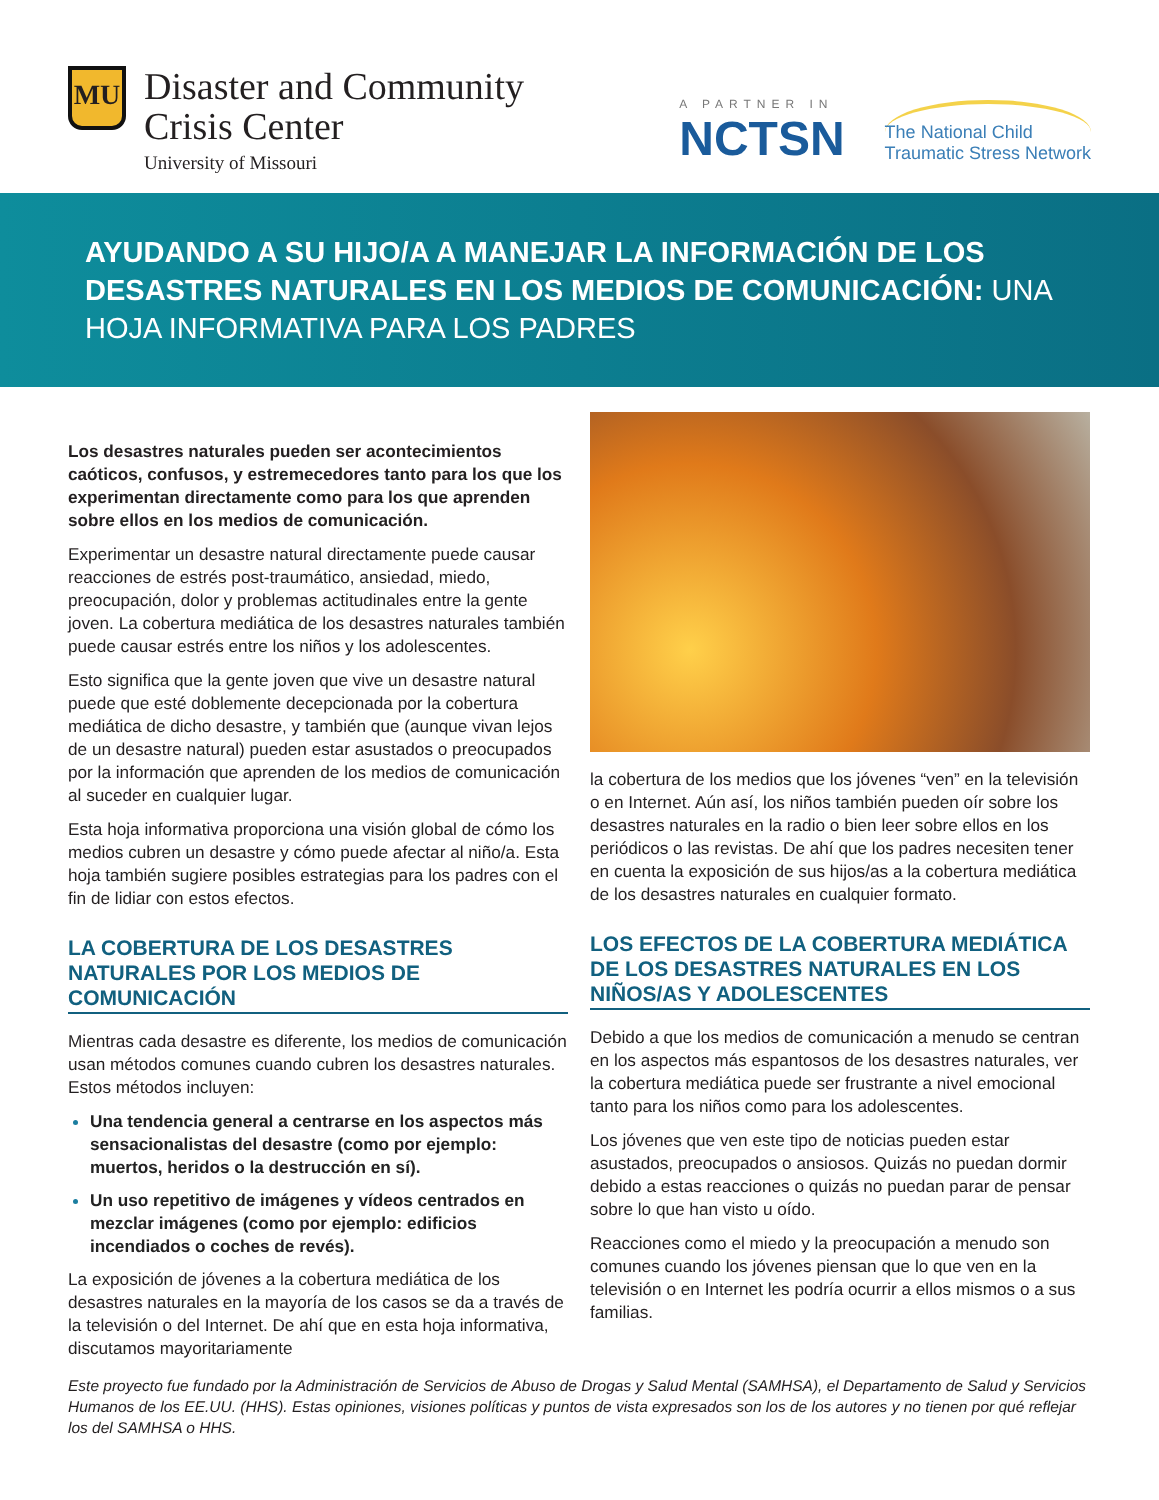MU
Disaster and Community
Crisis Center
University of Missouri
A PARTNER IN
NCTSN
The National Child
Traumatic Stress Network
AYUDANDO A SU HIJO/A A MANEJAR LA INFORMACIÓN DE LOS DESASTRES NATURALES EN LOS MEDIOS DE COMUNICACIÓN: UNA HOJA INFORMATIVA PARA LOS PADRES
Los desastres naturales pueden ser acontecimientos caóticos, confusos, y estremecedores tanto para los que los experimentan directamente como para los que aprenden sobre ellos en los medios de comunicación.
Experimentar un desastre natural directamente puede causar reacciones de estrés post-traumático, ansiedad, miedo, preocupación, dolor y problemas actitudinales entre la gente joven. La cobertura mediática de los desastres naturales también puede causar estrés entre los niños y los adolescentes.
Esto significa que la gente joven que vive un desastre natural puede que esté doblemente decepcionada por la cobertura mediática de dicho desastre, y también que (aunque vivan lejos de un desastre natural) pueden estar asustados o preocupados por la información que aprenden de los medios de comunicación al suceder en cualquier lugar.
Esta hoja informativa proporciona una visión global de cómo los medios cubren un desastre y cómo puede afectar al niño/a. Esta hoja también sugiere posibles estrategias para los padres con el fin de lidiar con estos efectos.
LA COBERTURA DE LOS DESASTRES NATURALES POR LOS MEDIOS DE COMUNICACIÓN
Mientras cada desastre es diferente, los medios de comunicación usan métodos comunes cuando cubren los desastres naturales. Estos métodos incluyen:
Una tendencia general a centrarse en los aspectos más sensacionalistas del desastre (como por ejemplo: muertos, heridos o la destrucción en sí).
Un uso repetitivo de imágenes y vídeos centrados en mezclar imágenes (como por ejemplo: edificios incendiados o coches de revés).
La exposición de jóvenes a la cobertura mediática de los desastres naturales en la mayoría de los casos se da a través de la televisión o del Internet. De ahí que en esta hoja informativa, discutamos mayoritariamente
la cobertura de los medios que los jóvenes “ven” en la televisión o en Internet. Aún así, los niños también pueden oír sobre los desastres naturales en la radio o bien leer sobre ellos en los periódicos o las revistas. De ahí que los padres necesiten tener en cuenta la exposición de sus hijos/as a la cobertura mediática de los desastres naturales en cualquier formato.
LOS EFECTOS DE LA COBERTURA MEDIÁTICA DE LOS DESASTRES NATURALES EN LOS NIÑOS/AS Y ADOLESCENTES
Debido a que los medios de comunicación a menudo se centran en los aspectos más espantosos de los desastres naturales, ver la cobertura mediática puede ser frustrante a nivel emocional tanto para los niños como para los adolescentes.
Los jóvenes que ven este tipo de noticias pueden estar asustados, preocupados o ansiosos. Quizás no puedan dormir debido a estas reacciones o quizás no puedan parar de pensar sobre lo que han visto u oído.
Reacciones como el miedo y la preocupación a menudo son comunes cuando los jóvenes piensan que lo que ven en la televisión o en Internet les podría ocurrir a ellos mismos o a sus familias.
Este proyecto fue fundado por la Administración de Servicios de Abuso de Drogas y Salud Mental (SAMHSA), el Departamento de Salud y Servicios Humanos de los EE.UU. (HHS). Estas opiniones, visiones políticas y puntos de vista expresados son los de los autores y no tienen por qué reflejar los del SAMHSA o HHS.